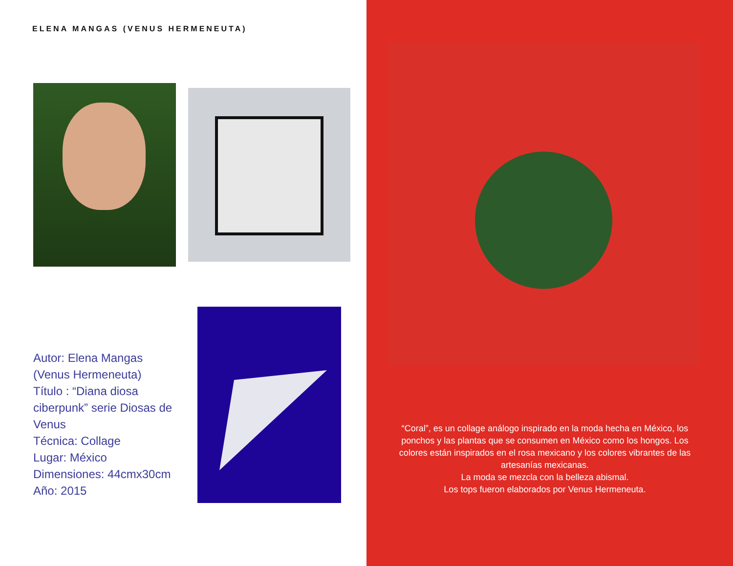ELENA MANGAS (VENUS HERMENEUTA)
Autor: Elena Mangas (Venus Hermeneuta)
Título : “Diana diosa ciberpunk” serie Diosas de Venus
Técnica: Collage
Lugar: México
Dimensiones: 44cmx30cm
Año: 2015
“Coral”, es un collage análogo inspirado en la moda hecha en México, los ponchos y las plantas que se consumen en México como los hongos. Los colores están inspirados en el rosa mexicano y los colores vibrantes de las artesanías mexicanas.
La moda se mezcla con la belleza abismal.
Los tops fueron elaborados por Venus Hermeneuta.